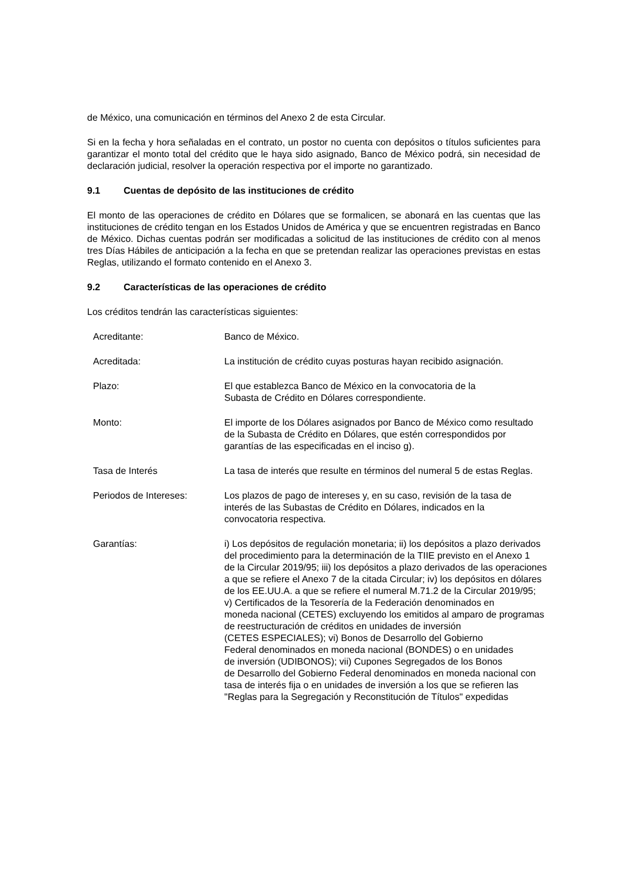de México, una comunicación en términos del Anexo 2 de esta Circular.
Si en la fecha y hora señaladas en el contrato, un postor no cuenta con depósitos o títulos suficientes para garantizar el monto total del crédito que le haya sido asignado, Banco de México podrá, sin necesidad de declaración judicial, resolver la operación respectiva por el importe no garantizado.
9.1 Cuentas de depósito de las instituciones de crédito
El monto de las operaciones de crédito en Dólares que se formalicen, se abonará en las cuentas que las instituciones de crédito tengan en los Estados Unidos de América y que se encuentren registradas en Banco de México. Dichas cuentas podrán ser modificadas a solicitud de las instituciones de crédito con al menos tres Días Hábiles de anticipación a la fecha en que se pretendan realizar las operaciones previstas en estas Reglas, utilizando el formato contenido en el Anexo 3.
9.2 Características de las operaciones de crédito
Los créditos tendrán las características siguientes:
| Acreditante: | Banco de México. |
| Acreditada: | La institución de crédito cuyas posturas hayan recibido asignación. |
| Plazo: | El que establezca Banco de México en la convocatoria de la Subasta de Crédito en Dólares correspondiente. |
| Monto: | El importe de los Dólares asignados por Banco de México como resultado de la Subasta de Crédito en Dólares, que estén correspondidos por garantías de las especificadas en el inciso g). |
| Tasa de Interés | La tasa de interés que resulte en términos del numeral 5 de estas Reglas. |
| Periodos de Intereses: | Los plazos de pago de intereses y, en su caso, revisión de la tasa de interés de las Subastas de Crédito en Dólares, indicados en la convocatoria respectiva. |
| Garantías: | i) Los depósitos de regulación monetaria; ii) los depósitos a plazo derivados del procedimiento para la determinación de la TIIE previsto en el Anexo 1 de la Circular 2019/95; iii) los depósitos a plazo derivados de las operaciones a que se refiere el Anexo 7 de la citada Circular; iv) los depósitos en dólares de los EE.UU.A. a que se refiere el numeral M.71.2 de la Circular 2019/95; v) Certificados de la Tesorería de la Federación denominados en moneda nacional (CETES) excluyendo los emitidos al amparo de programas de reestructuración de créditos en unidades de inversión (CETES ESPECIALES); vi) Bonos de Desarrollo del Gobierno Federal denominados en moneda nacional (BONDES) o en unidades de inversión (UDIBONOS); vii) Cupones Segregados de los Bonos de Desarrollo del Gobierno Federal denominados en moneda nacional con tasa de interés fija o en unidades de inversión a los que se refieren las "Reglas para la Segregación y Reconstitución de Títulos" expedidas |